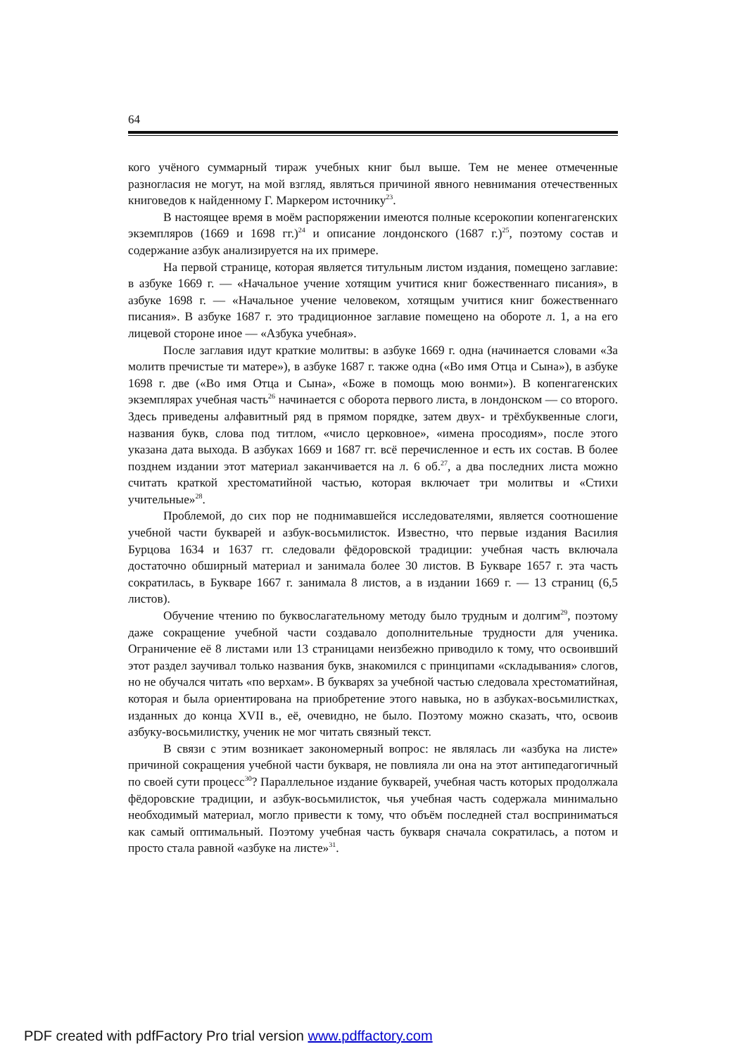64
кого учёного суммарный тираж учебных книг был выше. Тем не менее отмеченные разногласия не могут, на мой взгляд, являться причиной явного невнимания отечественных книговедов к найденному Г. Маркером источнику<sup>23</sup>.
В настоящее время в моём распоряжении имеются полные ксерокопии копенгагенских экземпляров (1669 и 1698 гг.)<sup>24</sup> и описание лондонского (1687 г.)<sup>25</sup>, поэтому состав и содержание азбук анализируется на их примере.
На первой странице, которая является титульным листом издания, помещено заглавие: в азбуке 1669 г. — «Начальное учение хотящим учитися книг божественнаго писания», в азбуке 1698 г. — «Начальное учение человеком, хотящым учитися книг божественнаго писания». В азбуке 1687 г. это традиционное заглавие помещено на обороте л. 1, а на его лицевой стороне иное — «Азбука учебная».
После заглавия идут краткие молитвы: в азбуке 1669 г. одна (начинается словами «За молитв пречистые ти матере»), в азбуке 1687 г. также одна («Во имя Отца и Сына»), в азбуке 1698 г. две («Во имя Отца и Сына», «Боже в помощь мою вонми»). В копенгагенских экземплярах учебная часть<sup>26</sup> начинается с оборота первого листа, в лондонском — со второго. Здесь приведены алфавитный ряд в прямом порядке, затем двух- и трёхбуквенные слоги, названия букв, слова под титлом, «число церковное», «имена просодиям», после этого указана дата выхода. В азбуках 1669 и 1687 гг. всё перечисленное и есть их состав. В более позднем издании этот материал заканчивается на л. 6 об.<sup>27</sup>, а два последних листа можно считать краткой хрестоматийной частью, которая включает три молитвы и «Стихи учительные»<sup>28</sup>.
Проблемой, до сих пор не поднимавшейся исследователями, является соотношение учебной части букварей и азбук-восьмилисток. Известно, что первые издания Василия Бурцова 1634 и 1637 гг. следовали фёдоровской традиции: учебная часть включала достаточно обширный материал и занимала более 30 листов. В Букваре 1657 г. эта часть сократилась, в Букваре 1667 г. занимала 8 листов, а в издании 1669 г. — 13 страниц (6,5 листов).
Обучение чтению по буквослагательному методу было трудным и долгим<sup>29</sup>, поэтому даже сокращение учебной части создавало дополнительные трудности для ученика. Ограничение её 8 листами или 13 страницами неизбежно приводило к тому, что освоивший этот раздел заучивал только названия букв, знакомился с принципами «складывания» слогов, но не обучался читать «по верхам». В букварях за учебной частью следовала хрестоматийная, которая и была ориентирована на приобретение этого навыка, но в азбуках-восьмилистках, изданных до конца XVII в., её, очевидно, не было. Поэтому можно сказать, что, освоив азбуку-восьмилистку, ученик не мог читать связный текст.
В связи с этим возникает закономерный вопрос: не являлась ли «азбука на листе» причиной сокращения учебной части букваря, не повлияла ли она на этот антипедагогичный по своей сути процесс<sup>30</sup>? Параллельное издание букварей, учебная часть которых продолжала фёдоровские традиции, и азбук-восьмилисток, чья учебная часть содержала минимально необходимый материал, могло привести к тому, что объём последней стал восприниматься как самый оптимальный. Поэтому учебная часть букваря сначала сократилась, а потом и просто стала равной «азбуке на листе»<sup>31</sup>.
PDF created with pdfFactory Pro trial version www.pdffactory.com